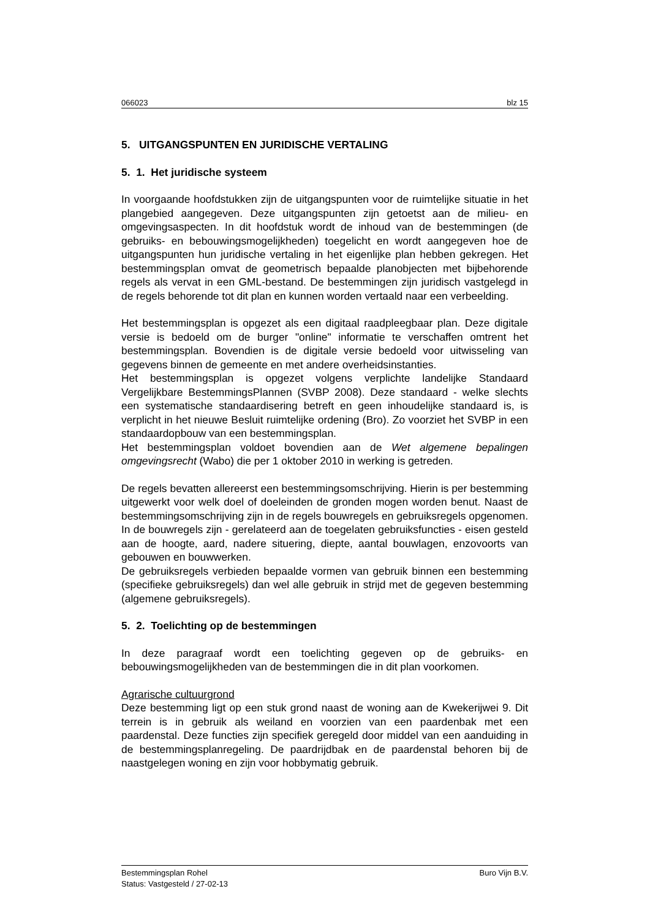066023 blz 15
5. UITGANGSPUNTEN EN JURIDISCHE VERTALING
5. 1. Het juridische systeem
In voorgaande hoofdstukken zijn de uitgangspunten voor de ruimtelijke situatie in het plangebied aangegeven. Deze uitgangspunten zijn getoetst aan de milieu- en omgevingsaspecten. In dit hoofdstuk wordt de inhoud van de bestemmingen (de gebruiks- en bebouwingsmogelijkheden) toegelicht en wordt aangegeven hoe de uitgangspunten hun juridische vertaling in het eigenlijke plan hebben gekregen. Het bestemmingsplan omvat de geometrisch bepaalde planobjecten met bijbehorende regels als vervat in een GML-bestand. De bestemmingen zijn juridisch vastgelegd in de regels behorende tot dit plan en kunnen worden vertaald naar een verbeelding.
Het bestemmingsplan is opgezet als een digitaal raadpleegbaar plan. Deze digitale versie is bedoeld om de burger "online" informatie te verschaffen omtrent het bestemmingsplan. Bovendien is de digitale versie bedoeld voor uitwisseling van gegevens binnen de gemeente en met andere overheidsinstanties.
Het bestemmingsplan is opgezet volgens verplichte landelijke Standaard Vergelijkbare BestemmingsPlannen (SVBP 2008). Deze standaard - welke slechts een systematische standaardisering betreft en geen inhoudelijke standaard is, is verplicht in het nieuwe Besluit ruimtelijke ordening (Bro). Zo voorziet het SVBP in een standaardopbouw van een bestemmingsplan.
Het bestemmingsplan voldoet bovendien aan de Wet algemene bepalingen omgevingsrecht (Wabo) die per 1 oktober 2010 in werking is getreden.
De regels bevatten allereerst een bestemmingsomschrijving. Hierin is per bestemming uitgewerkt voor welk doel of doeleinden de gronden mogen worden benut. Naast de bestemmingsomschrijving zijn in de regels bouwregels en gebruiksregels opgenomen. In de bouwregels zijn - gerelateerd aan de toegelaten gebruiksfuncties - eisen gesteld aan de hoogte, aard, nadere situering, diepte, aantal bouwlagen, enzovoorts van gebouwen en bouwwerken.
De gebruiksregels verbieden bepaalde vormen van gebruik binnen een bestemming (specifieke gebruiksregels) dan wel alle gebruik in strijd met de gegeven bestemming (algemene gebruiksregels).
5. 2. Toelichting op de bestemmingen
In deze paragraaf wordt een toelichting gegeven op de gebruiks- en bebouwingsmogelijkheden van de bestemmingen die in dit plan voorkomen.
Agrarische cultuurgrond
Deze bestemming ligt op een stuk grond naast de woning aan de Kwekerijwei 9. Dit terrein is in gebruik als weiland en voorzien van een paardenbak met een paardenstal. Deze functies zijn specifiek geregeld door middel van een aanduiding in de bestemmingsplanregeling. De paardrijdbak en de paardenstal behoren bij de naastgelegen woning en zijn voor hobbymatig gebruik.
Bestemmingsplan Rohel Buro Vijn B.V.
Status: Vastgesteld / 27-02-13